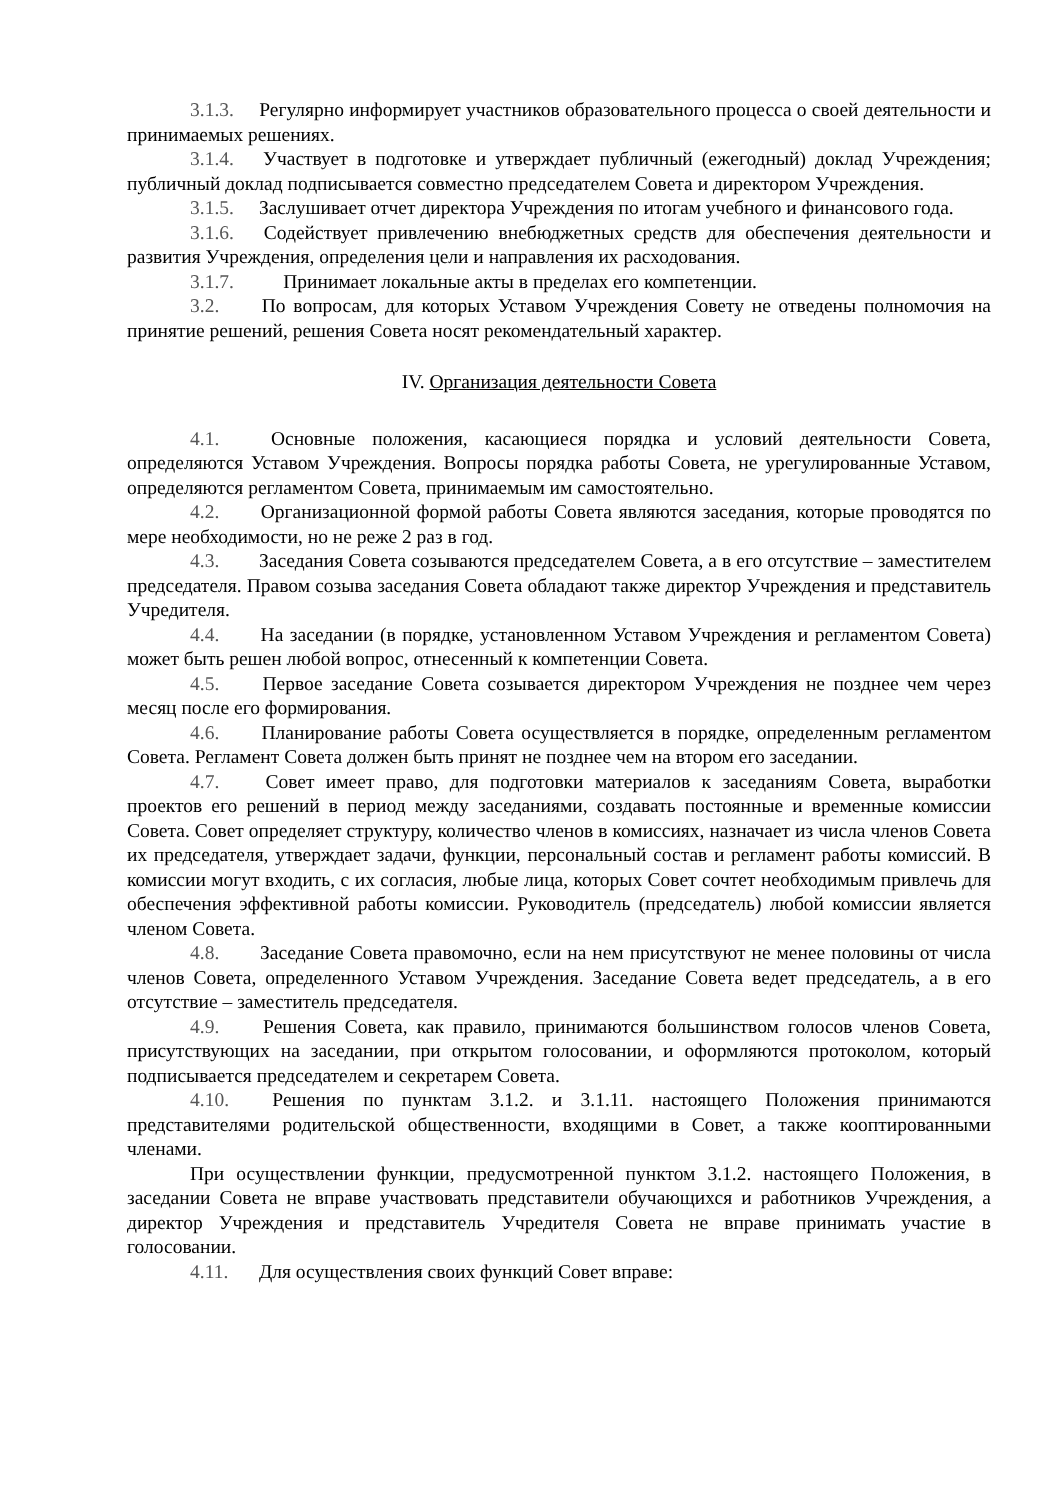3.1.3. Регулярно информирует участников образовательного процесса о своей деятельности и принимаемых решениях.
3.1.4. Участвует в подготовке и утверждает публичный (ежегодный) доклад Учреждения; публичный доклад подписывается совместно председателем Совета и директором Учреждения.
3.1.5. Заслушивает отчет директора Учреждения по итогам учебного и финансового года.
3.1.6. Содействует привлечению внебюджетных средств для обеспечения деятельности и развития Учреждения, определения цели и направления их расходования.
3.1.7. Принимает локальные акты в пределах его компетенции.
3.2. По вопросам, для которых Уставом Учреждения Совету не отведены полномочия на принятие решений, решения Совета носят рекомендательный характер.
IV. Организация деятельности Совета
4.1. Основные положения, касающиеся порядка и условий деятельности Совета, определяются Уставом Учреждения. Вопросы порядка работы Совета, не урегулированные Уставом, определяются регламентом Совета, принимаемым им самостоятельно.
4.2. Организационной формой работы Совета являются заседания, которые проводятся по мере необходимости, но не реже 2 раз в год.
4.3. Заседания Совета созываются председателем Совета, а в его отсутствие – заместителем председателя. Правом созыва заседания Совета обладают также директор Учреждения и представитель Учредителя.
4.4. На заседании (в порядке, установленном Уставом Учреждения и регламентом Совета) может быть решен любой вопрос, отнесенный к компетенции Совета.
4.5. Первое заседание Совета созывается директором Учреждения не позднее чем через месяц после его формирования.
4.6. Планирование работы Совета осуществляется в порядке, определенным регламентом Совета. Регламент Совета должен быть принят не позднее чем на втором его заседании.
4.7. Совет имеет право, для подготовки материалов к заседаниям Совета, выработки проектов его решений в период между заседаниями, создавать постоянные и временные комиссии Совета. Совет определяет структуру, количество членов в комиссиях, назначает из числа членов Совета их председателя, утверждает задачи, функции, персональный состав и регламент работы комиссий. В комиссии могут входить, с их согласия, любые лица, которых Совет сочтет необходимым привлечь для обеспечения эффективной работы комиссии. Руководитель (председатель) любой комиссии является членом Совета.
4.8. Заседание Совета правомочно, если на нем присутствуют не менее половины от числа членов Совета, определенного Уставом Учреждения. Заседание Совета ведет председатель, а в его отсутствие – заместитель председателя.
4.9. Решения Совета, как правило, принимаются большинством голосов членов Совета, присутствующих на заседании, при открытом голосовании, и оформляются протоколом, который подписывается председателем и секретарем Совета.
4.10. Решения по пунктам 3.1.2. и 3.1.11. настоящего Положения принимаются представителями родительской общественности, входящими в Совет, а также кооптированными членами.
При осуществлении функции, предусмотренной пунктом 3.1.2. настоящего Положения, в заседании Совета не вправе участвовать представители обучающихся и работников Учреждения, а директор Учреждения и представитель Учредителя Совета не вправе принимать участие в голосовании.
4.11. Для осуществления своих функций Совет вправе: